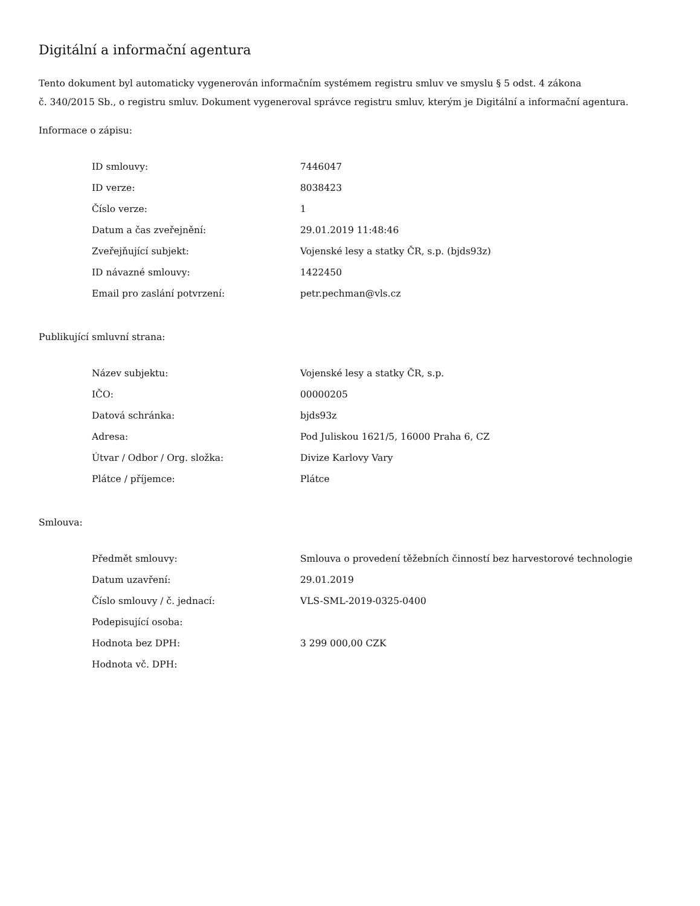Digitální a informační agentura
Tento dokument byl automaticky vygenerován informačním systémem registru smluv ve smyslu § 5 odst. 4 zákona
č. 340/2015 Sb., o registru smluv. Dokument vygeneroval správce registru smluv, kterým je Digitální a informační agentura.
Informace o zápisu:
| ID smlouvy: | 7446047 |
| ID verze: | 8038423 |
| Číslo verze: | 1 |
| Datum a čas zveřejnění: | 29.01.2019 11:48:46 |
| Zveřejňující subjekt: | Vojenské lesy a statky ČR, s.p. (bjds93z) |
| ID návazné smlouvy: | 1422450 |
| Email pro zaslání potvrzení: | petr.pechman@vls.cz |
Publikující smluvní strana:
| Název subjektu: | Vojenské lesy a statky ČR, s.p. |
| IČO: | 00000205 |
| Datová schránka: | bjds93z |
| Adresa: | Pod Juliskou 1621/5, 16000 Praha 6, CZ |
| Útvar / Odbor / Org. složka: | Divize Karlovy Vary |
| Plátce / příjemce: | Plátce |
Smlouva:
| Předmět smlouvy: | Smlouva o provedení těžebních činností bez harvestorové technologie |
| Datum uzavření: | 29.01.2019 |
| Číslo smlouvy / č. jednací: | VLS-SML-2019-0325-0400 |
| Podepisující osoba: | |
| Hodnota bez DPH: | 3 299 000,00 CZK |
| Hodnota vč. DPH: | |